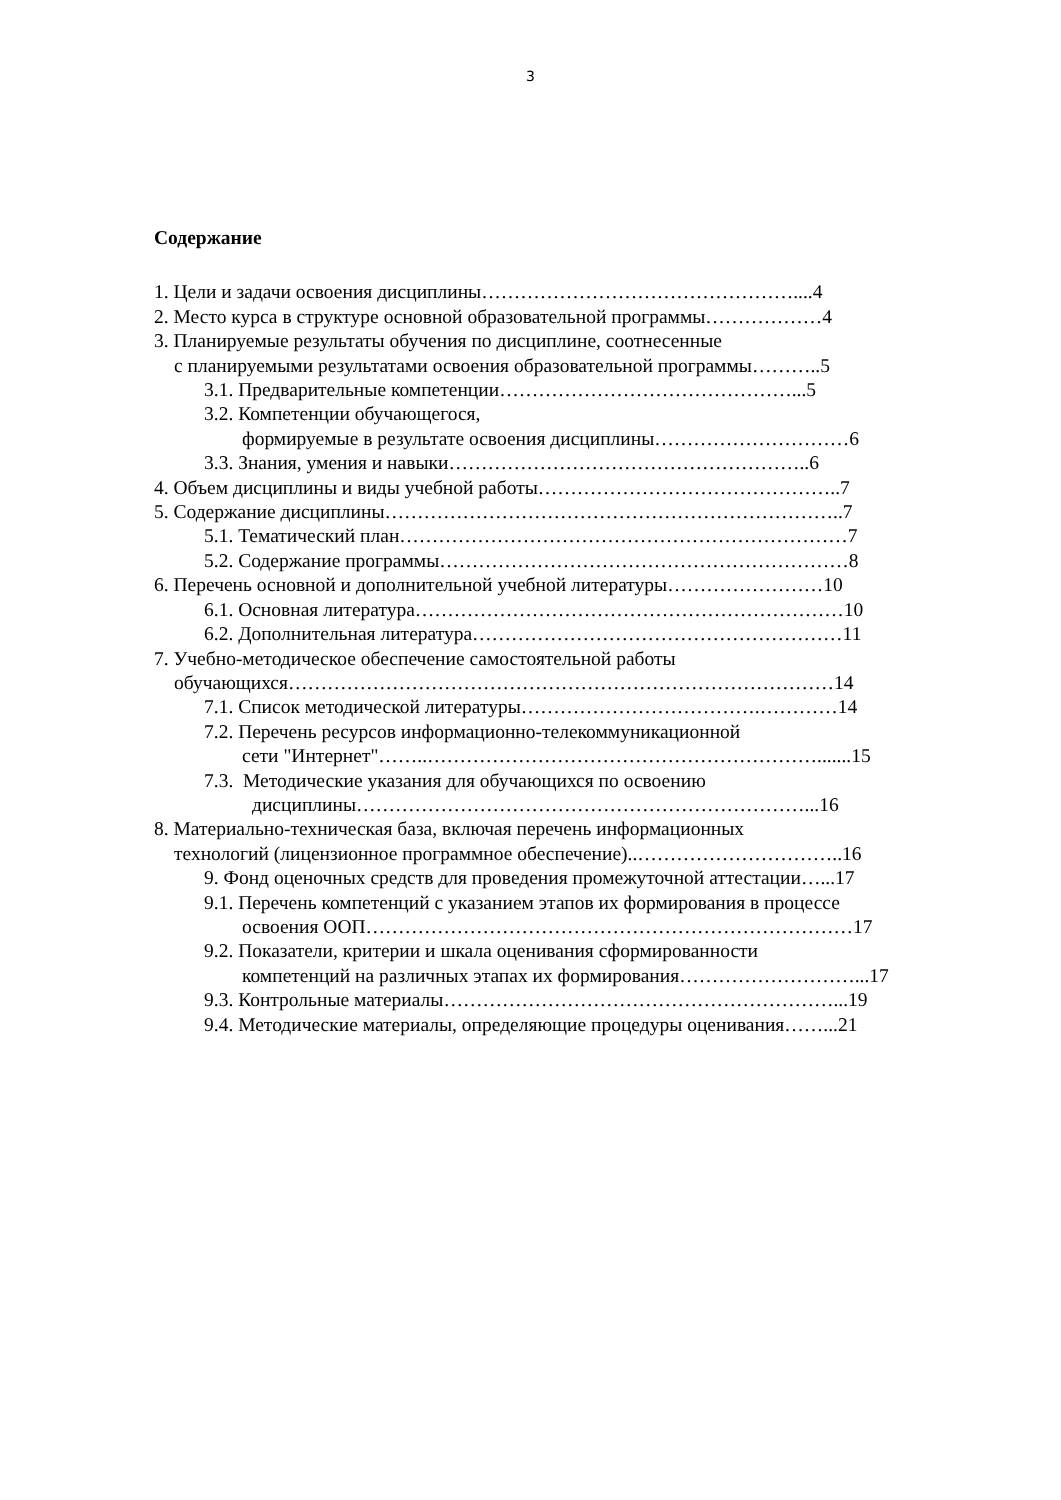3
Содержание
1. Цели и задачи освоения дисциплины…………………………………………....4
2. Место курса в структуре основной образовательной программы………………4
3. Планируемые результаты обучения по дисциплине, соотнесенные
с планируемыми результатами освоения образовательной программы………..5
3.1. Предварительные компетенции………………………………………...5
3.2. Компетенции обучающегося,
формируемые в результате освоения дисциплины…………………………6
3.3. Знания, умения и навыки………………………………………………..6
4. Объем дисциплины и виды учебной работы………………………………………..7
5. Содержание дисциплины……………………………………………………………..7
5.1. Тематический план……………………………………………………………7
5.2. Содержание программы………………………………………………………8
6. Перечень основной и дополнительной учебной литературы……………………10
6.1. Основная литература…………………………………………………………10
6.2. Дополнительная литература…………………………………………………11
7. Учебно-методическое обеспечение самостоятельной работы
обучающихся…………………………………………………………………………14
7.1. Список методической литературы……………………………….…………14
7.2. Перечень ресурсов информационно-телекоммуникационной
сети "Интернет"……..…………………………………………………….......15
7.3. Методические указания для обучающихся по освоению
дисциплины……………………………………………………………...16
8. Материально-техническая база, включая перечень информационных
технологий (лицензионное программное обеспечение)..…………………………..16
9. Фонд оценочных средств для проведения промежуточной аттестации…...17
9.1. Перечень компетенций с указанием этапов их формирования в процессе
освоения ООП…………………………………………………………………17
9.2. Показатели, критерии и шкала оценивания сформированности
компетенций на различных этапах их формирования………………………...17
9.3. Контрольные материалы……………………………………………………...19
9.4. Методические материалы, определяющие процедуры оценивания……...21